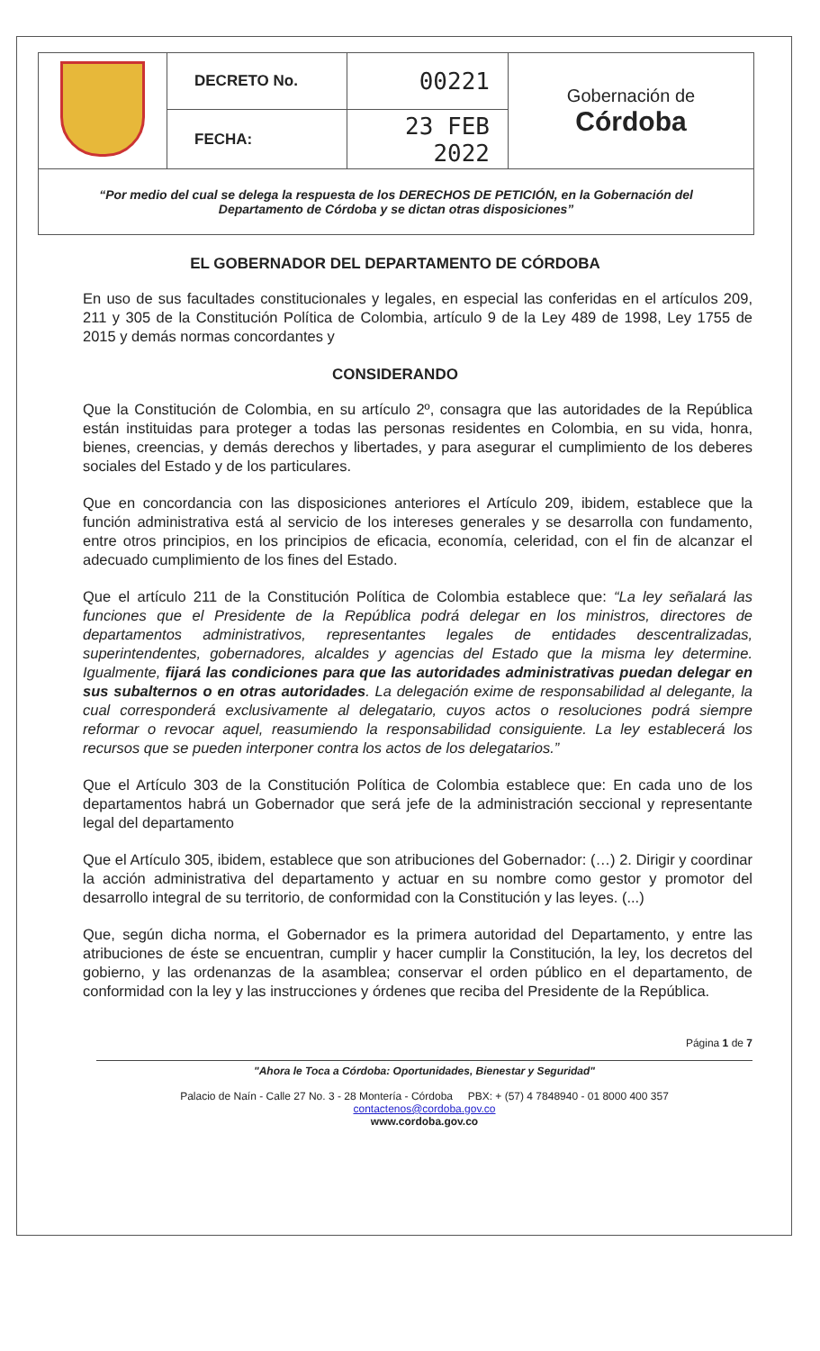| | DECRETO No. | 00221 | Gobernación de Córdoba |
| | FECHA: | 23 FEB 2022 | |
| “Por medio del cual se delega la respuesta de los DERECHOS DE PETICIÓN, en la Gobernación del Departamento de Córdoba y se dictan otras disposiciones” | | | |
EL GOBERNADOR DEL DEPARTAMENTO DE CÓRDOBA
En uso de sus facultades constitucionales y legales, en especial las conferidas en el artículos 209, 211 y 305 de la Constitución Política de Colombia, artículo 9 de la Ley 489 de 1998, Ley 1755 de 2015 y demás normas concordantes y
CONSIDERANDO
Que la Constitución de Colombia, en su artículo 2º, consagra que las autoridades de la República están instituidas para proteger a todas las personas residentes en Colombia, en su vida, honra, bienes, creencias, y demás derechos y libertades, y para asegurar el cumplimiento de los deberes sociales del Estado y de los particulares.
Que en concordancia con las disposiciones anteriores el Artículo 209, ibidem, establece que la función administrativa está al servicio de los intereses generales y se desarrolla con fundamento, entre otros principios, en los principios de eficacia, economía, celeridad, con el fin de alcanzar el adecuado cumplimiento de los fines del Estado.
Que el artículo 211 de la Constitución Política de Colombia establece que: “La ley señalará las funciones que el Presidente de la República podrá delegar en los ministros, directores de departamentos administrativos, representantes legales de entidades descentralizadas, superintendentes, gobernadores, alcaldes y agencias del Estado que la misma ley determine. Igualmente, fijará las condiciones para que las autoridades administrativas puedan delegar en sus subalternos o en otras autoridades. La delegación exime de responsabilidad al delegante, la cual corresponderá exclusivamente al delegatario, cuyos actos o resoluciones podrá siempre reformar o revocar aquel, reasumiendo la responsabilidad consiguiente. La ley establecerá los recursos que se pueden interponer contra los actos de los delegatarios.”
Que el Artículo 303 de la Constitución Política de Colombia establece que: En cada uno de los departamentos habrá un Gobernador que será jefe de la administración seccional y representante legal del departamento
Que el Artículo 305, ibidem, establece que son atribuciones del Gobernador: (…) 2. Dirigir y coordinar la acción administrativa del departamento y actuar en su nombre como gestor y promotor del desarrollo integral de su territorio, de conformidad con la Constitución y las leyes. (...)
Que, según dicha norma, el Gobernador es la primera autoridad del Departamento, y entre las atribuciones de éste se encuentran, cumplir y hacer cumplir la Constitución, la ley, los decretos del gobierno, y las ordenanzas de la asamblea; conservar el orden público en el departamento, de conformidad con la ley y las instrucciones y órdenes que reciba del Presidente de la República.
Página 1 de 7
"Ahora le Toca a Córdoba: Oportunidades, Bienestar y Seguridad"
Palacio de Naín - Calle 27 No. 3 - 28 Montería - Córdoba PBX: + (57) 4 7848940 - 01 8000 400 357
contactenos@cordoba.gov.co
www.cordoba.gov.co